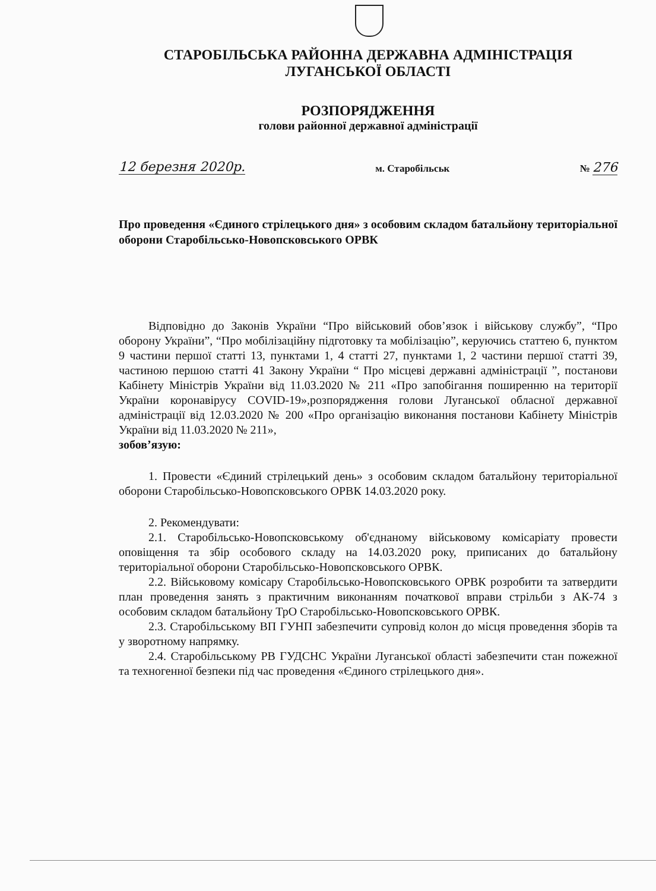СТАРОБІЛЬСЬКА РАЙОННА ДЕРЖАВНА АДМІНІСТРАЦІЯ
ЛУГАНСЬКОЇ ОБЛАСТІ
РОЗПОРЯДЖЕННЯ
голови районної державної адміністрації
12 березня 2020р. м. Старобільськ № 276
Про проведення «Єдиного стрілецького дня» з особовим складом батальйону територіальної оборони Старобільсько-Новопсковського ОРВК
Відповідно до Законів України “Про військовий обов’язок і військову службу”, “Про оборону України”, “Про мобілізаційну підготовку та мобілізацію”, керуючись статтею 6, пунктом 9 частини першої статті 13, пунктами 1, 4 статті 27, пунктами 1, 2 частини першої статті 39, частиною першою статті 41 Закону України “ Про місцеві державні адміністрації ”, постанови Кабінету Міністрів України від 11.03.2020 № 211 «Про запобігання поширенню на території України коронавірусу COVID-19»,розпорядження голови Луганської обласної державної адміністрації від 12.03.2020 № 200 «Про організацію виконання постанови Кабінету Міністрів України від 11.03.2020 № 211»,
зобов’язую:
1. Провести «Єдиний стрілецький день» з особовим складом батальйону територіальної оборони Старобільсько-Новопсковського ОРВК 14.03.2020 року.
2. Рекомендувати:
2.1. Старобільсько-Новопсковському об'єднаному військовому комісаріату провести оповіщення та збір особового складу на 14.03.2020 року, приписаних до батальйону територіальної оборони Старобільсько-Новопсковського ОРВК.
2.2. Військовому комісару Старобільсько-Новопсковського ОРВК розробити та затвердити план проведення занять з практичним виконанням початкової вправи стрільби з АК-74 з особовим складом батальйону ТрО Старобільсько-Новопсковського ОРВК.
2.3. Старобільському ВП ГУНП забезпечити супровід колон до місця проведення зборів та у зворотному напрямку.
2.4. Старобільському РВ ГУДСНС України Луганської області забезпечити стан пожежної та техногенної безпеки під час проведення «Єдиного стрілецького дня».